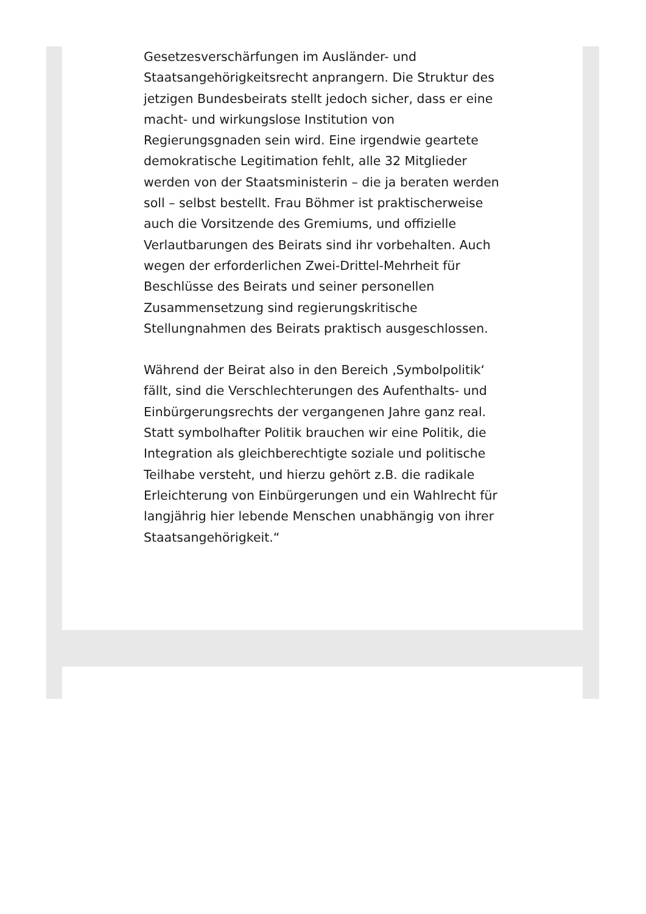Gesetzesverschärfungen im Ausländer- und Staatsangehörigkeitsrecht anprangern. Die Struktur des jetzigen Bundesbeirats stellt jedoch sicher, dass er eine macht- und wirkungslose Institution von Regierungsgnaden sein wird. Eine irgendwie geartete demokratische Legitimation fehlt, alle 32 Mitglieder werden von der Staatsministerin – die ja beraten werden soll – selbst bestellt. Frau Böhmer ist praktischerweise auch die Vorsitzende des Gremiums, und offizielle Verlautbarungen des Beirats sind ihr vorbehalten. Auch wegen der erforderlichen Zwei-Drittel-Mehrheit für Beschlüsse des Beirats und seiner personellen Zusammensetzung sind regierungskritische Stellungnahmen des Beirats praktisch ausgeschlossen.
Während der Beirat also in den Bereich ‚Symbolpolitik‘ fällt, sind die Verschlechterungen des Aufenthalts- und Einbürgerungsrechts der vergangenen Jahre ganz real. Statt symbolhafter Politik brauchen wir eine Politik, die Integration als gleichberechtigte soziale und politische Teilhabe versteht, und hierzu gehört z.B. die radikale Erleichterung von Einbürgerungen und ein Wahlrecht für langjährig hier lebende Menschen unabhängig von ihrer Staatsangehörigkeit.“